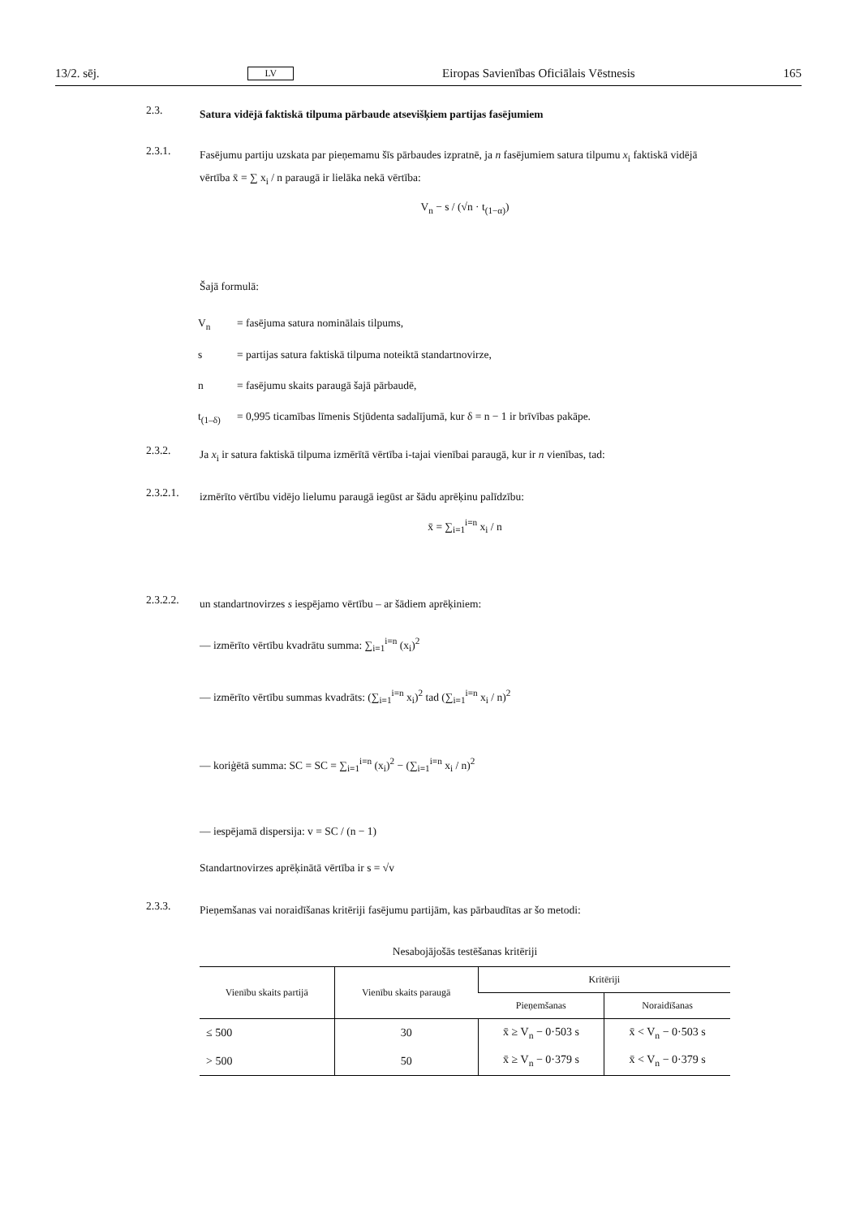13/2. sēj. LV Eiropas Savienības Oficiālais Vēstnesis 165
2.3.
Satura vidējā faktiskā tilpuma pārbaude atsevišķiem partijas fasējumiem
2.3.1.
Fasējumu partiju uzskata par pieņemamu šīs pārbaudes izpratnē, ja n fasējumiem satura tilpumu x<sub>i</sub> faktiskā vidējā vērtība x̄ = ∑ x<sub>i</sub> / n paraugā ir lielāka nekā vērtība:
V<sub>n</sub> − s / (√n · t<sub>(1−α)</sub>)
Šajā formulā:
V<sub>n</sub> = fasējuma satura nominālais tilpums,
s = partijas satura faktiskā tilpuma noteiktā standartnovirze,
n = fasējumu skaits paraugā šajā pārbaudē,
t<sub>(1–δ)</sub> = 0,995 ticamības līmenis Stjūdenta sadalījumā, kur δ = n − 1 ir brīvības pakāpe.
2.3.2.
Ja x<sub>i</sub> ir satura faktiskā tilpuma izmērītā vērtība i-tajai vienībai paraugā, kur ir n vienības, tad:
2.3.2.1.
izmērīto vērtību vidējo lielumu paraugā iegūst ar šādu aprēķinu palīdzību:
x̄ = ∑<sub>i=1</sub><sup>i=n</sup> x<sub>i</sub> / n
2.3.2.2.
un standartnovirzes s iespējamo vērtību – ar šādiem aprēķiniem:
— izmērīto vērtību kvadrātu summa: ∑<sub>i=1</sub><sup>i=n</sup> (x<sub>i</sub>)<sup>2</sup>
— izmērīto vērtību summas kvadrāts: (∑<sub>i=1</sub><sup>i=n</sup> x<sub>i</sub>)<sup>2</sup> tad (∑<sub>i=1</sub><sup>i=n</sup> x<sub>i</sub> / n)<sup>2</sup>
— koriģētā summa: SC = SC = ∑<sub>i=1</sub><sup>i=n</sup> (x<sub>i</sub>)<sup>2</sup> − (∑<sub>i=1</sub><sup>i=n</sup> x<sub>i</sub> / n)<sup>2</sup>
— iespējamā dispersija: v = SC / (n − 1)
Standartnovirzes aprēķinātā vērtība ir s = √v
2.3.3.
Pieņemšanas vai noraidīšanas kritēriji fasējumu partijām, kas pārbaudītas ar šo metodi:
Nesabojājošās testēšanas kritēriji
| Vienību skaits partijā | Vienību skaits paraugā | Kritēriji | |
| --- | --- | --- | --- |
| | | Pieņemšanas | Noraidīšanas |
| ≤ 500 | 30 | x̄ ≥ V<sub>n</sub> − 0·503 s | x̄ < V<sub>n</sub> − 0·503 s |
| > 500 | 50 | x̄ ≥ V<sub>n</sub> − 0·379 s | x̄ < V<sub>n</sub> − 0·379 s |